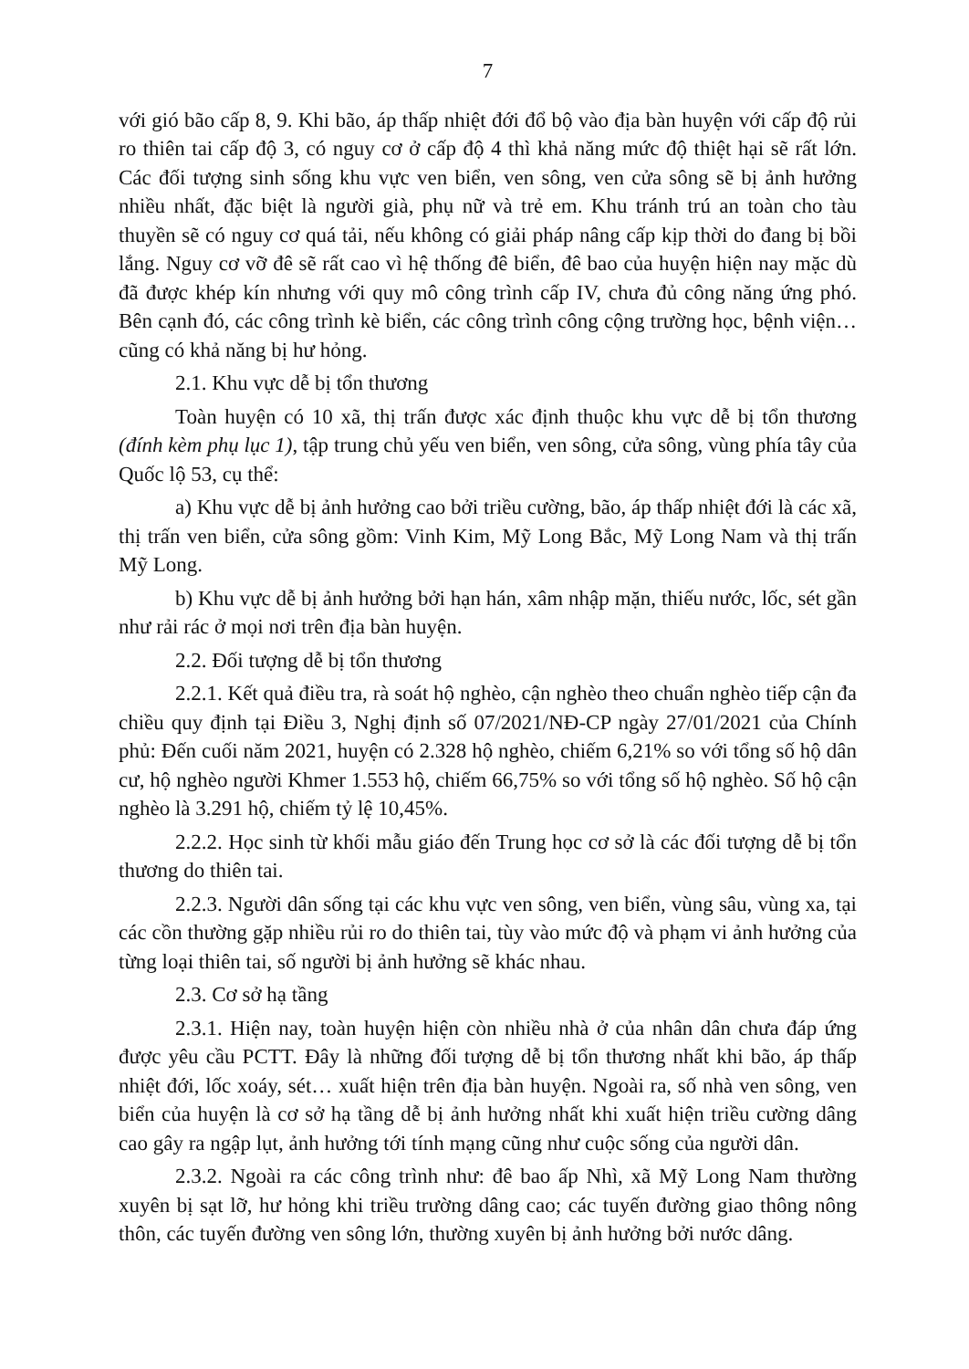7
với gió bão cấp 8, 9. Khi bão, áp thấp nhiệt đới đổ bộ vào địa bàn huyện với cấp độ rủi ro thiên tai cấp độ 3, có nguy cơ ở cấp độ 4 thì khả năng mức độ thiệt hại sẽ rất lớn. Các đối tượng sinh sống khu vực ven biển, ven sông, ven cửa sông sẽ bị ảnh hưởng nhiều nhất, đặc biệt là người già, phụ nữ và trẻ em. Khu tránh trú an toàn cho tàu thuyền sẽ có nguy cơ quá tải, nếu không có giải pháp nâng cấp kịp thời do đang bị bồi lắng. Nguy cơ vỡ đê sẽ rất cao vì hệ thống đê biển, đê bao của huyện hiện nay mặc dù đã được khép kín nhưng với quy mô công trình cấp IV, chưa đủ công năng ứng phó. Bên cạnh đó, các công trình kè biển, các công trình công cộng trường học, bệnh viện… cũng có khả năng bị hư hỏng.
2.1. Khu vực dễ bị tổn thương
Toàn huyện có 10 xã, thị trấn được xác định thuộc khu vực dễ bị tổn thương (đính kèm phụ lục 1), tập trung chủ yếu ven biển, ven sông, cửa sông, vùng phía tây của Quốc lộ 53, cụ thể:
a) Khu vực dễ bị ảnh hưởng cao bởi triều cường, bão, áp thấp nhiệt đới là các xã, thị trấn ven biển, cửa sông gồm: Vinh Kim, Mỹ Long Bắc, Mỹ Long Nam và thị trấn Mỹ Long.
b) Khu vực dễ bị ảnh hưởng bởi hạn hán, xâm nhập mặn, thiếu nước, lốc, sét gần như rải rác ở mọi nơi trên địa bàn huyện.
2.2. Đối tượng dễ bị tổn thương
2.2.1. Kết quả điều tra, rà soát hộ nghèo, cận nghèo theo chuẩn nghèo tiếp cận đa chiều quy định tại Điều 3, Nghị định số 07/2021/NĐ-CP ngày 27/01/2021 của Chính phủ: Đến cuối năm 2021, huyện có 2.328 hộ nghèo, chiếm 6,21% so với tổng số hộ dân cư, hộ nghèo người Khmer 1.553 hộ, chiếm 66,75% so với tổng số hộ nghèo. Số hộ cận nghèo là 3.291 hộ, chiếm tỷ lệ 10,45%.
2.2.2. Học sinh từ khối mẫu giáo đến Trung học cơ sở là các đối tượng dễ bị tổn thương do thiên tai.
2.2.3. Người dân sống tại các khu vực ven sông, ven biển, vùng sâu, vùng xa, tại các cồn thường gặp nhiều rủi ro do thiên tai, tùy vào mức độ và phạm vi ảnh hưởng của từng loại thiên tai, số người bị ảnh hưởng sẽ khác nhau.
2.3. Cơ sở hạ tầng
2.3.1. Hiện nay, toàn huyện hiện còn nhiều nhà ở của nhân dân chưa đáp ứng được yêu cầu PCTT. Đây là những đối tượng dễ bị tổn thương nhất khi bão, áp thấp nhiệt đới, lốc xoáy, sét… xuất hiện trên địa bàn huyện. Ngoài ra, số nhà ven sông, ven biển của huyện là cơ sở hạ tầng dễ bị ảnh hưởng nhất khi xuất hiện triều cường dâng cao gây ra ngập lụt, ảnh hưởng tới tính mạng cũng như cuộc sống của người dân.
2.3.2. Ngoài ra các công trình như: đê bao ấp Nhì, xã Mỹ Long Nam thường xuyên bị sạt lỡ, hư hỏng khi triều trường dâng cao; các tuyến đường giao thông nông thôn, các tuyến đường ven sông lớn, thường xuyên bị ảnh hưởng bởi nước dâng.